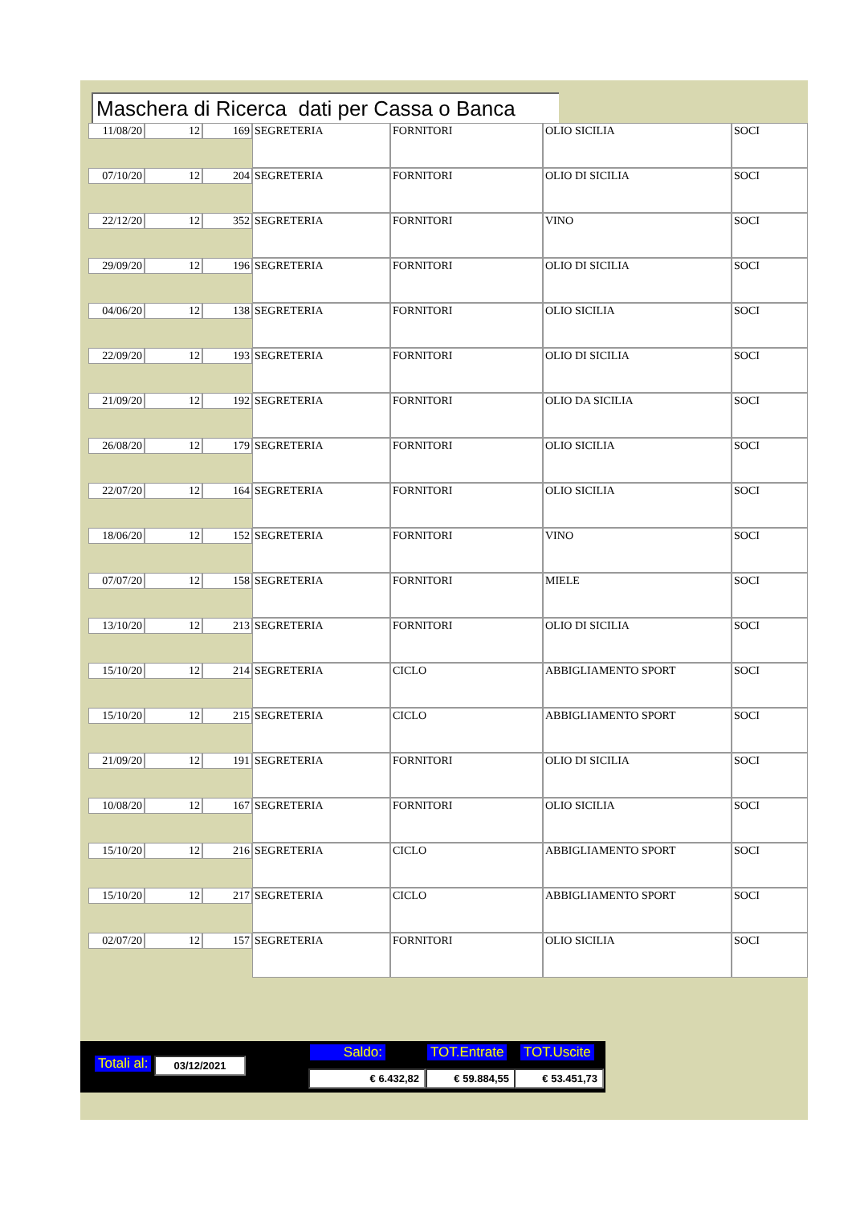Maschera di Ricerca dati per Cassa o Banca
| 11/08/20 | 12 | 169 | SEGRETERIA | FORNITORI | OLIO SICILIA | SOCI |
| 07/10/20 | 12 | 204 | SEGRETERIA | FORNITORI | OLIO DI SICILIA | SOCI |
| 22/12/20 | 12 | 352 | SEGRETERIA | FORNITORI | VINO | SOCI |
| 29/09/20 | 12 | 196 | SEGRETERIA | FORNITORI | OLIO DI SICILIA | SOCI |
| 04/06/20 | 12 | 138 | SEGRETERIA | FORNITORI | OLIO SICILIA | SOCI |
| 22/09/20 | 12 | 193 | SEGRETERIA | FORNITORI | OLIO DI SICILIA | SOCI |
| 21/09/20 | 12 | 192 | SEGRETERIA | FORNITORI | OLIO DA SICILIA | SOCI |
| 26/08/20 | 12 | 179 | SEGRETERIA | FORNITORI | OLIO SICILIA | SOCI |
| 22/07/20 | 12 | 164 | SEGRETERIA | FORNITORI | OLIO SICILIA | SOCI |
| 18/06/20 | 12 | 152 | SEGRETERIA | FORNITORI | VINO | SOCI |
| 07/07/20 | 12 | 158 | SEGRETERIA | FORNITORI | MIELE | SOCI |
| 13/10/20 | 12 | 213 | SEGRETERIA | FORNITORI | OLIO DI SICILIA | SOCI |
| 15/10/20 | 12 | 214 | SEGRETERIA | CICLO | ABBIGLIAMENTO SPORT | SOCI |
| 15/10/20 | 12 | 215 | SEGRETERIA | CICLO | ABBIGLIAMENTO SPORT | SOCI |
| 21/09/20 | 12 | 191 | SEGRETERIA | FORNITORI | OLIO DI SICILIA | SOCI |
| 10/08/20 | 12 | 167 | SEGRETERIA | FORNITORI | OLIO SICILIA | SOCI |
| 15/10/20 | 12 | 216 | SEGRETERIA | CICLO | ABBIGLIAMENTO SPORT | SOCI |
| 15/10/20 | 12 | 217 | SEGRETERIA | CICLO | ABBIGLIAMENTO SPORT | SOCI |
| 02/07/20 | 12 | 157 | SEGRETERIA | FORNITORI | OLIO SICILIA | SOCI |
Totali al: 03/12/2021
Saldo: TOT.Entrate TOT.Uscite
€ 6.432,82 € 59.884,55 € 53.451,73